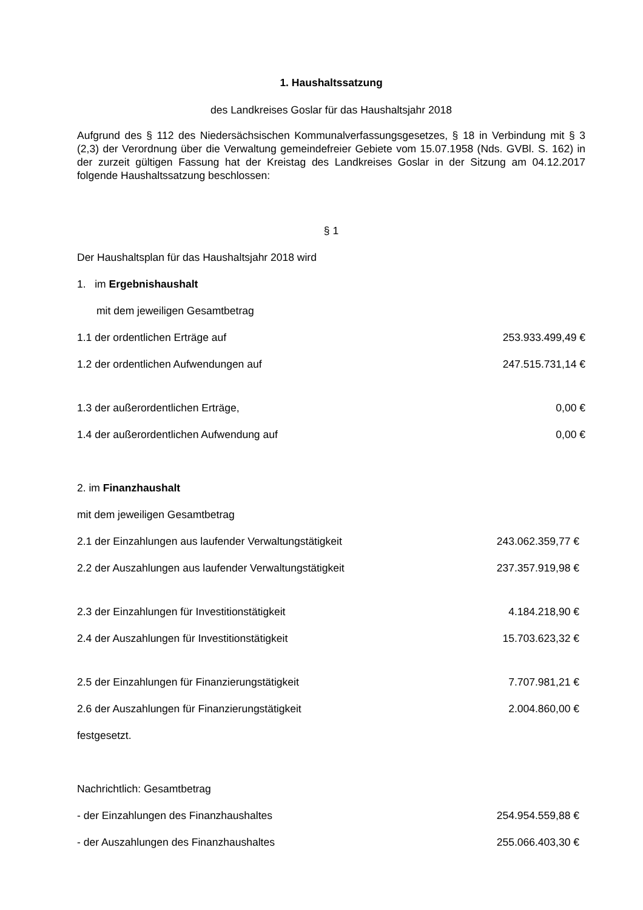1. Haushaltssatzung
des Landkreises Goslar für das Haushaltsjahr 2018
Aufgrund des § 112 des Niedersächsischen Kommunalverfassungsgesetzes, § 18 in Verbindung mit § 3 (2,3) der Verordnung über die Verwaltung gemeindefreier Gebiete vom 15.07.1958 (Nds. GVBl. S. 162) in der zurzeit gültigen Fassung hat der Kreistag des Landkreises Goslar in der Sitzung am 04.12.2017 folgende Haushaltssatzung beschlossen:
§ 1
Der Haushaltsplan für das Haushaltsjahr 2018 wird
1. im Ergebnishaushalt
mit dem jeweiligen Gesamtbetrag
1.1 der ordentlichen Erträge auf 253.933.499,49 €
1.2 der ordentlichen Aufwendungen auf 247.515.731,14 €
1.3 der außerordentlichen Erträge, 0,00 €
1.4 der außerordentlichen Aufwendung auf 0,00 €
2. im Finanzhaushalt
mit dem jeweiligen Gesamtbetrag
2.1 der Einzahlungen aus laufender Verwaltungstätigkeit 243.062.359,77 €
2.2 der Auszahlungen aus laufender Verwaltungstätigkeit 237.357.919,98 €
2.3 der Einzahlungen für Investitionstätigkeit 4.184.218,90 €
2.4 der Auszahlungen für Investitionstätigkeit 15.703.623,32 €
2.5 der Einzahlungen für Finanzierungstätigkeit 7.707.981,21 €
2.6 der Auszahlungen für Finanzierungstätigkeit 2.004.860,00 €
festgesetzt.
Nachrichtlich: Gesamtbetrag
- der Einzahlungen des Finanzhaushaltes 254.954.559,88 €
- der Auszahlungen des Finanzhaushaltes 255.066.403,30 €